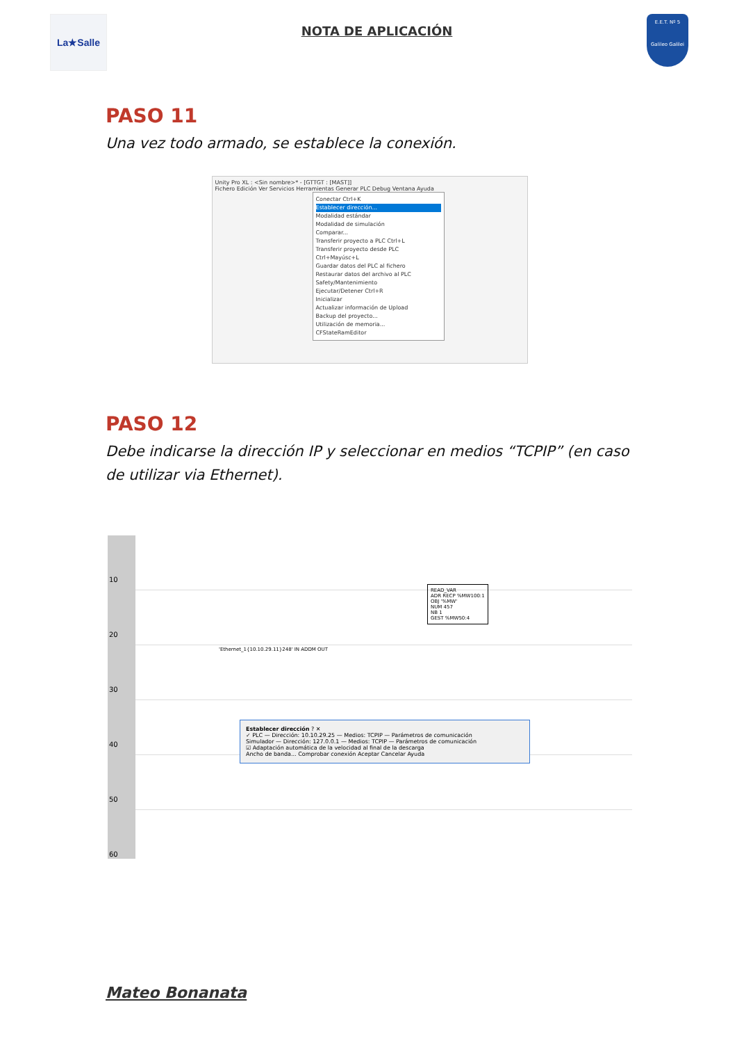La★Salle
NOTA DE APLICACIÓN
E.E.T. Nº 5
Galileo Galilei
PASO 11
Una vez todo armado, se establece la conexión.
Unity Pro XL : <Sin nombre>* - [GTTGT : [MAST]]
Fichero Edición Ver Servicios Herramientas Generar PLC Debug Ventana Ayuda
Conectar Ctrl+K
Establecer dirección...
Modalidad estándar
Modalidad de simulación
Comparar...
Transferir proyecto a PLC Ctrl+L
Transferir proyecto desde PLC Ctrl+Mayúsc+L
Guardar datos del PLC al fichero
Restaurar datos del archivo al PLC
Safety/Mantenimiento
Ejecutar/Detener Ctrl+R
Inicializar
Actualizar información de Upload
Backup del proyecto...
Utilización de memoria...
CFStateRamEditor
PASO 12
Debe indicarse la dirección IP y seleccionar en medios “TCPIP” (en caso de utilizar via Ethernet).
10
20
30
40
50
60
READ_VAR
ADR RECP %MW100:1
OBJ '%MW'
NUM 457
NB 1
GEST %MW50:4
'Ethernet_1{10.10.29.11}248' IN ADDM OUT
Establecer dirección ? ✕
✓ PLC — Dirección: 10.10.29.25 — Medios: TCPIP — Parámetros de comunicación
Simulador — Dirección: 127.0.0.1 — Medios: TCPIP — Parámetros de comunicación
☑ Adaptación automática de la velocidad al final de la descarga
Ancho de banda... Comprobar conexión Aceptar Cancelar Ayuda
Mateo Bonanata